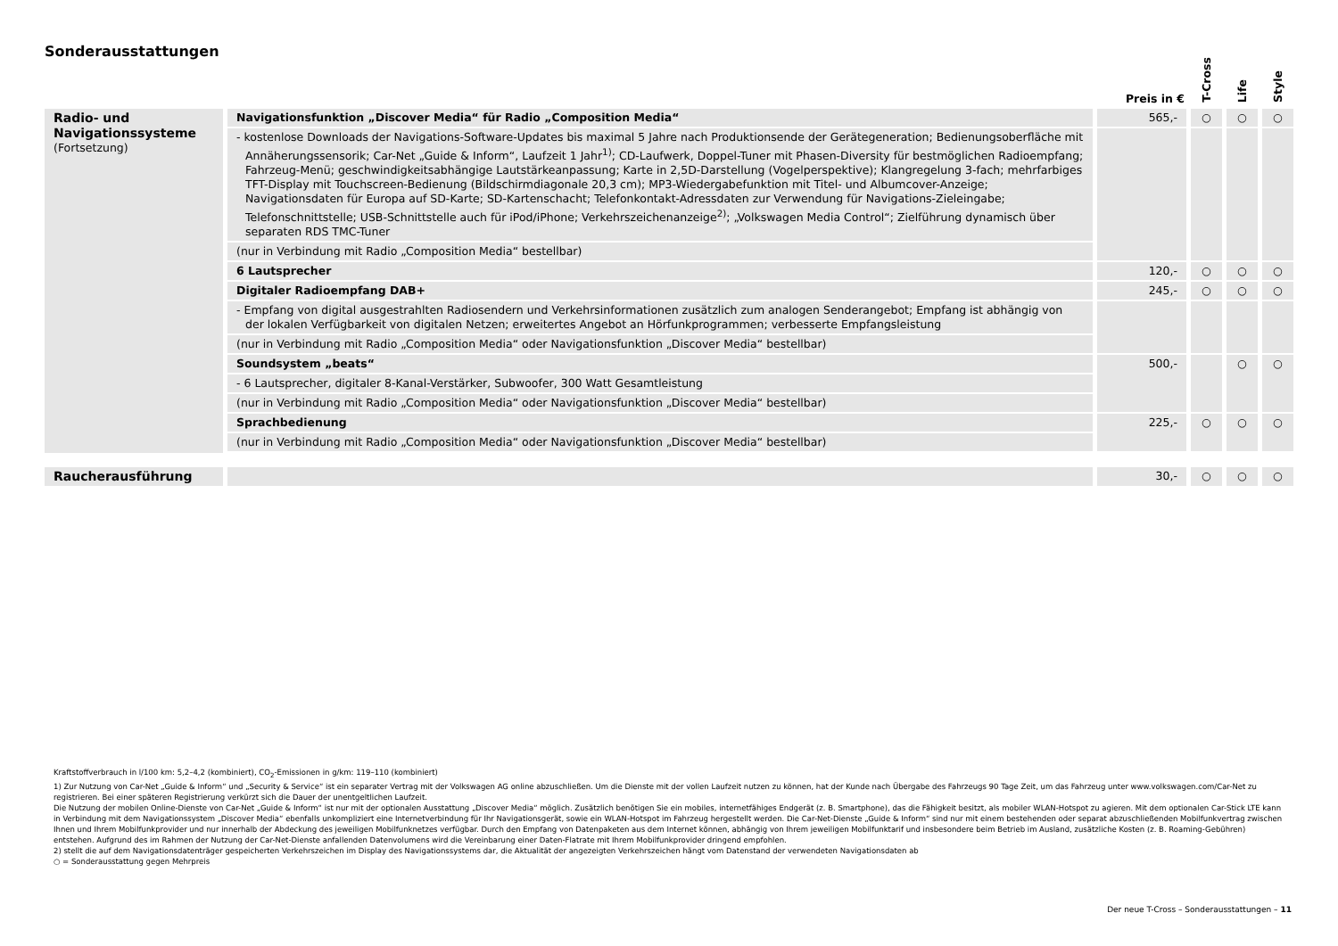Sonderausstattungen
| | | Preis in € | T-Cross | Life | Style |
| --- | --- | --- | --- | --- | --- |
| Radio- und Navigationssysteme (Fortsetzung) | Navigationsfunktion „Discover Media“ für Radio „Composition Media“ | 565,- | ○ | ○ | ○ |
| | - kostenlose Downloads der Navigations-Software-Updates bis maximal 5 Jahre nach Produktionsende der Gerätegeneration; Bedienungsoberfläche mit Annäherungssensorik; Car-Net „Guide & Inform“, Laufzeit 1 Jahr<sup>1)</sup>; CD-Laufwerk, Doppel-Tuner mit Phasen-Diversity für bestmöglichen Radioempfang; Fahrzeug-Menü; geschwindigkeitsabhängige Lautstärkeanpassung; Karte in 2,5D-Darstellung (Vogelperspektive); Klangregelung 3-fach; mehrfarbiges TFT-Display mit Touchscreen-Bedienung (Bildschirmdiagonale 20,3 cm); MP3-Wiedergabefunktion mit Titel- und Albumcover-Anzeige; Navigationsdaten für Europa auf SD-Karte; SD-Kartenschacht; Telefonkontakt-Adressdaten zur Verwendung für Navigations-Zieleingabe; Telefonschnittstelle; USB-Schnittstelle auch für iPod/iPhone; Verkehrszeichenanzeige<sup>2)</sup>; „Volkswagen Media Control“; Zielführung dynamisch über separaten RDS TMC-Tuner | | | | |
| | (nur in Verbindung mit Radio „Composition Media“ bestellbar) | | | | |
| | 6 Lautsprecher | 120,- | ○ | ○ | ○ |
| | Digitaler Radioempfang DAB+ | 245,- | ○ | ○ | ○ |
| | - Empfang von digital ausgestrahlten Radiosendern und Verkehrsinformationen zusätzlich zum analogen Senderangebot; Empfang ist abhängig von der lokalen Verfügbarkeit von digitalen Netzen; erweitertes Angebot an Hörfunkprogrammen; verbesserte Empfangsleistung | | | | |
| | (nur in Verbindung mit Radio „Composition Media“ oder Navigationsfunktion „Discover Media“ bestellbar) | | | | |
| | Soundsystem „beats“ | 500,- | | ○ | ○ |
| | - 6 Lautsprecher, digitaler 8-Kanal-Verstärker, Subwoofer, 300 Watt Gesamtleistung | | | | |
| | (nur in Verbindung mit Radio „Composition Media“ oder Navigationsfunktion „Discover Media“ bestellbar) | | | | |
| | Sprachbedienung | 225,- | ○ | ○ | ○ |
| | (nur in Verbindung mit Radio „Composition Media“ oder Navigationsfunktion „Discover Media“ bestellbar) | | | | |
| Raucherausführung | | 30,- | ○ | ○ | ○ |
Kraftstoffverbrauch in l/100 km: 5,2–4,2 (kombiniert), CO<sub>2</sub>-Emissionen in g/km: 119–110 (kombiniert)
1) Zur Nutzung von Car-Net „Guide & Inform“ und „Security & Service“ ist ein separater Vertrag mit der Volkswagen AG online abzuschließen. Um die Dienste mit der vollen Laufzeit nutzen zu können, hat der Kunde nach Übergabe des Fahrzeugs 90 Tage Zeit, um das Fahrzeug unter www.volkswagen.com/Car-Net zu registrieren. Bei einer späteren Registrierung verkürzt sich die Dauer der unentgeltlichen Laufzeit.
Die Nutzung der mobilen Online-Dienste von Car-Net „Guide & Inform“ ist nur mit der optionalen Ausstattung „Discover Media“ möglich. Zusätzlich benötigen Sie ein mobiles, internetfähiges Endgerät (z. B. Smartphone), das die Fähigkeit besitzt, als mobiler WLAN-Hotspot zu agieren. Mit dem optionalen Car-Stick LTE kann in Verbindung mit dem Navigationssystem „Discover Media“ ebenfalls unkompliziert eine Internetverbindung für Ihr Navigationsgerät, sowie ein WLAN-Hotspot im Fahrzeug hergestellt werden. Die Car-Net-Dienste „Guide & Inform“ sind nur mit einem bestehenden oder separat abzuschließenden Mobilfunkvertrag zwischen Ihnen und Ihrem Mobilfunkprovider und nur innerhalb der Abdeckung des jeweiligen Mobilfunknetzes verfügbar. Durch den Empfang von Datenpaketen aus dem Internet können, abhängig von Ihrem jeweiligen Mobilfunktarif und insbesondere beim Betrieb im Ausland, zusätzliche Kosten (z. B. Roaming-Gebühren) entstehen. Aufgrund des im Rahmen der Nutzung der Car-Net-Dienste anfallenden Datenvolumens wird die Vereinbarung einer Daten-Flatrate mit Ihrem Mobilfunkprovider dringend empfohlen.
2) stellt die auf dem Navigationsdatenträger gespeicherten Verkehrszeichen im Display des Navigationssystems dar, die Aktualität der angezeigten Verkehrszeichen hängt vom Datenstand der verwendeten Navigationsdaten ab
○ = Sonderausstattung gegen Mehrpreis
Der neue T-Cross – Sonderausstattungen – 11